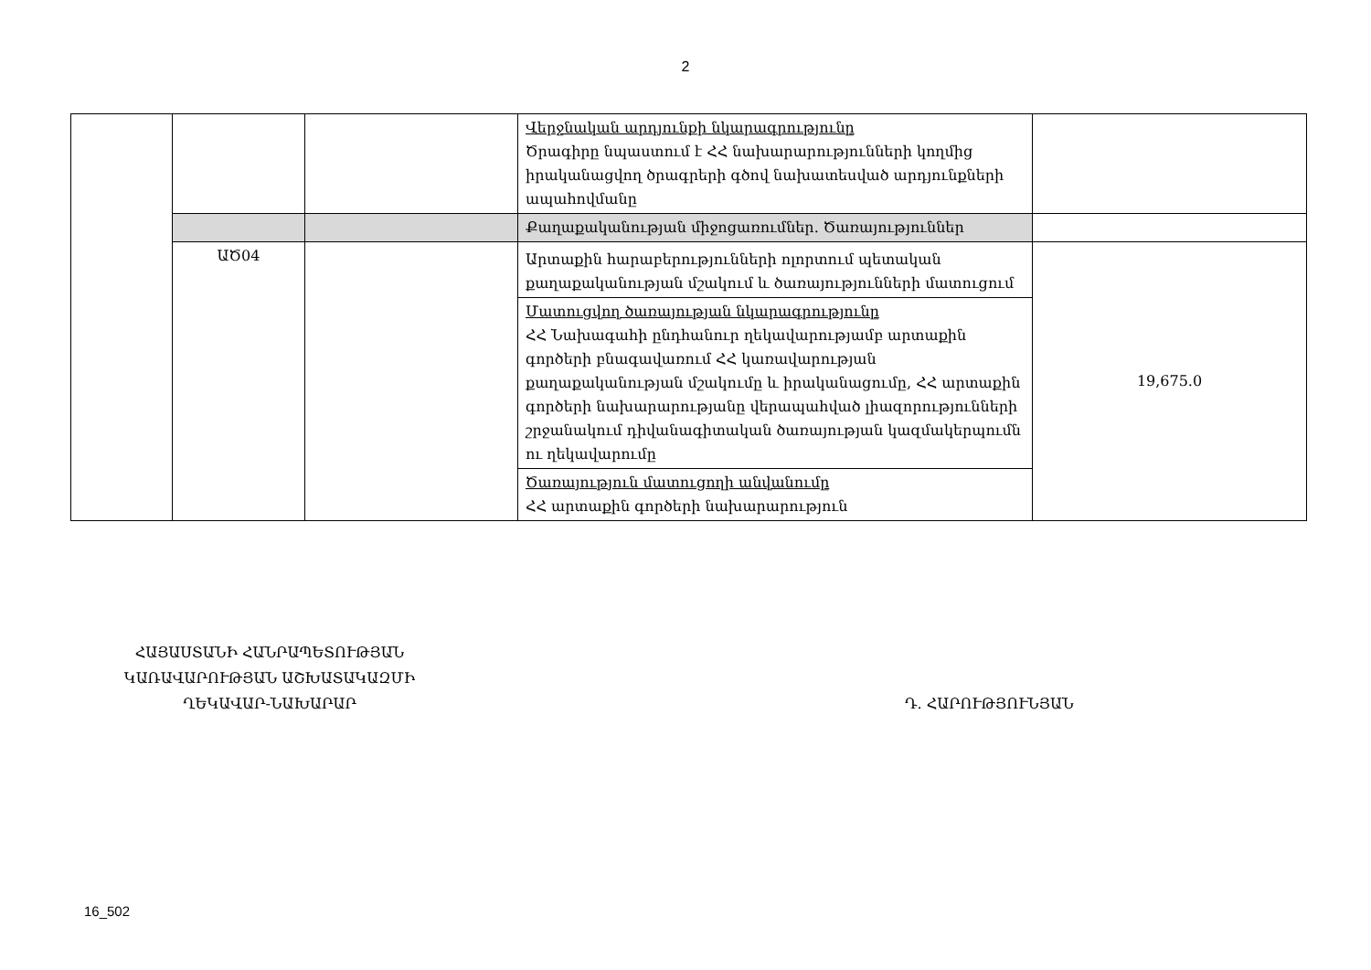2
| | | | Վերջնական արդյունքի նկարագրությունը Ծրագիրը նպաստում է ՀՀ նախարարությունների կողմից իրականացվող ծրագրերի գծով նախատեսված արդյունքների ապահովմանը | |
| | | | Քաղաքականության միջոցառումներ. Ծառայություններ | |
| | ԱԾ04 | | Արտաքին հարաբերությունների ոլորտում պետական քաղաքականության մշակում և ծառայությունների մատուցում | 19,675.0 |
| | | | Մատուցվող ծառայության նկարագրությունը ՀՀ Նախագահի ընդհանուր ղեկավարությամբ արտաքին գործերի բնագավառում ՀՀ կառավարության քաղաքականության մշակումը և իրականացումը, ՀՀ արտաքին գործերի նախարարությանը վերապահված լիազորությունների շրջանակում դիվանագիտական ծառայության կազմակերպումն ու ղեկավարումը | |
| | | | Ծառայություն մատուցողի անվանումը ՀՀ արտաքին գործերի նախարարություն | |
ՀԱՅԱՍՏԱՆԻ ՀԱՆՐԱՊԵՏՈՒԹՅԱՆ
ԿԱՌԱՎԱՐՈՒԹՅԱՆ ԱՇԽԱՏԱԿԱԶՄԻ
ՂԵԿԱՎԱՐ-ՆԱԽԱՐԱՐ
Դ. ՀԱՐՈՒԹՅՈՒՆՅԱՆ
16_502